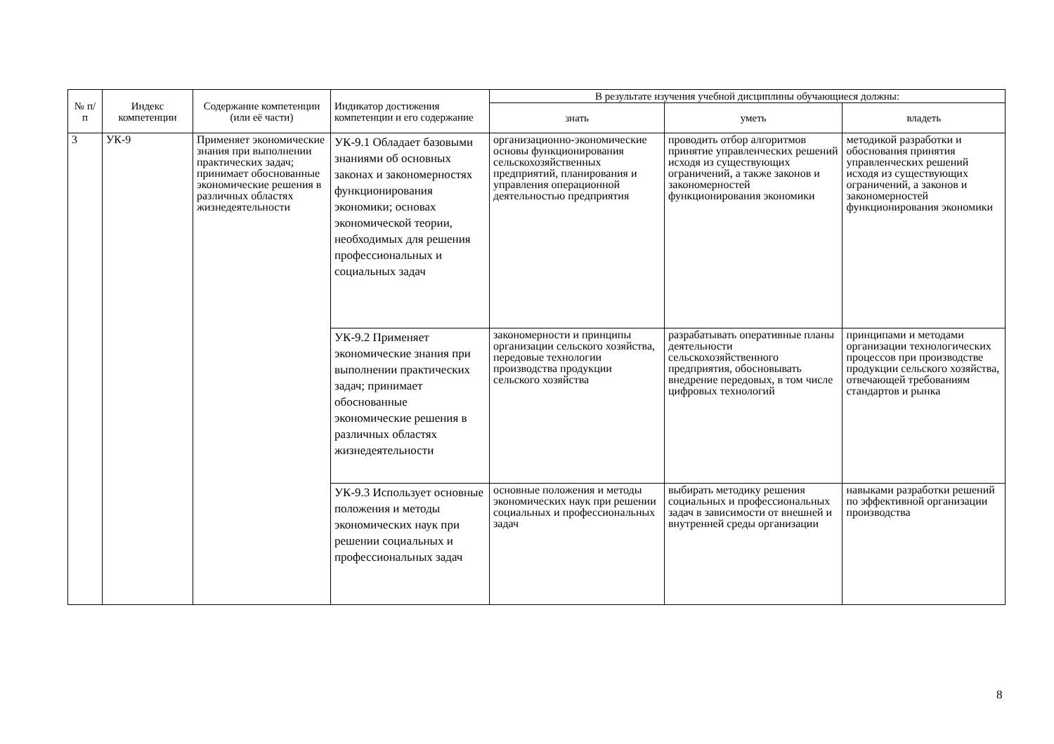| № п/п | Индекс компетенции | Содержание компетенции (или её части) | Индикатор достижения компетенции и его содержание | В результате изучения учебной дисциплины обучающиеся должны: | | |
| --- | --- | --- | --- | --- | --- | --- |
| | | | | знать | уметь | владеть |
| 3 | УК-9 | Применяет экономические знания при выполнении практических задач; принимает обоснованные экономические решения в различных областях жизнедеятельности | УК-9.1 Обладает базовыми знаниями об основных законах и закономерностях функционирования экономики; основах экономической теории, необходимых для решения профессиональных и социальных задач | организационно-экономические основы функционирования сельскохозяйственных предприятий, планирования и управления операционной деятельностью предприятия | проводить отбор алгоритмов принятие управленческих решений исходя из существующих ограничений, а также законов и закономерностей функционирования экономики | методикой разработки и обоснования принятия управленческих решений исходя из существующих ограничений, а законов и закономерностей функционирования экономики |
| | | | УК-9.2 Применяет экономические знания при выполнении практических задач; принимает обоснованные экономические решения в различных областях жизнедеятельности | закономерности и принципы организации сельского хозяйства, передовые технологии производства продукции сельского хозяйства | разрабатывать оперативные планы деятельности сельскохозяйственного предприятия, обосновывать внедрение передовых, в том числе цифровых технологий | принципами и методами организации технологических процессов при производстве продукции сельского хозяйства, отвечающей требованиям стандартов и рынка |
| | | | УК-9.3 Использует основные положения и методы экономических наук при решении социальных и профессиональных задач | основные положения и методы экономических наук при решении социальных и профессиональных задач | выбирать методику решения социальных и профессиональных задач в зависимости от внешней и внутренней среды организации | навыками разработки решений по эффективной организации производства |
8